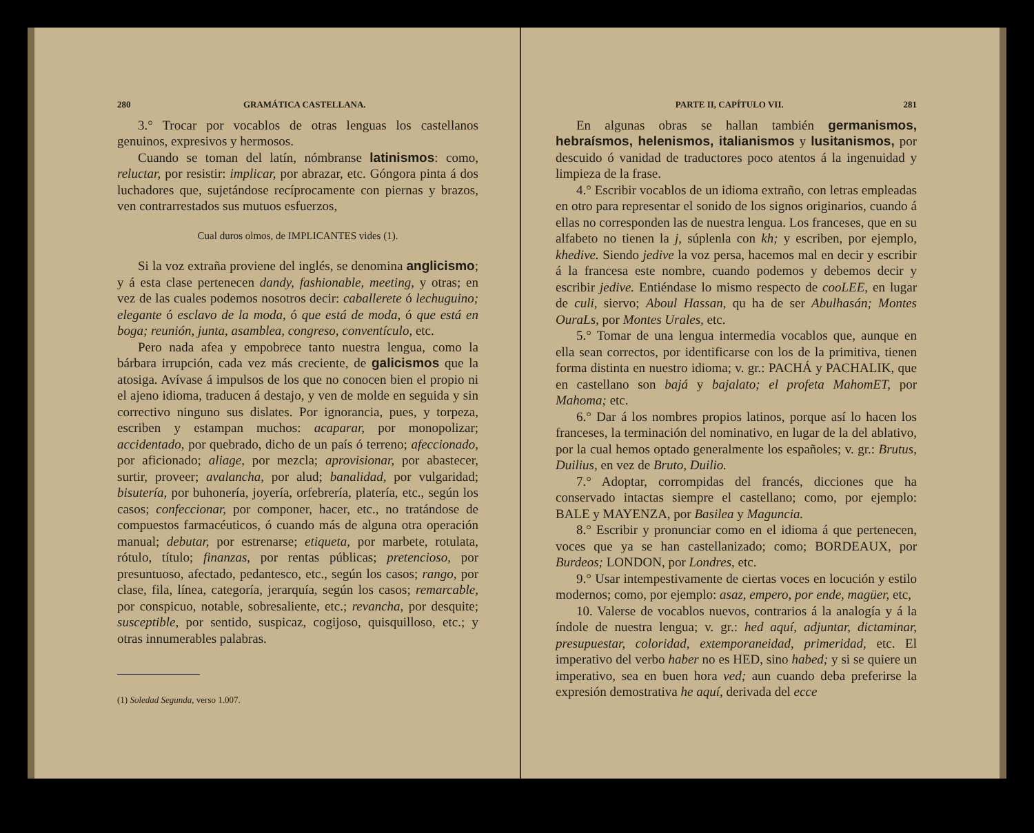280 GRAMÁTICA CASTELLANA.
3.° Trocar por vocablos de otras lenguas los castellanos genuinos, expresivos y hermosos.
Cuando se toman del latín, nómbranse latinismos: como, reluctar, por resistir: implicar, por abrazar, etc. Góngora pinta á dos luchadores que, sujetándose recíprocamente con piernas y brazos, ven contrarrestados sus mutuos esfuerzos,
Cual duros olmos, de IMPLICANTES vides (1).
Si la voz extraña proviene del inglés, se denomina anglicismo; y á esta clase pertenecen dandy, fashionable, meeting, y otras; en vez de las cuales podemos nosotros decir: caballerete ó lechuguino; elegante ó esclavo de la moda, ó que está de moda, ó que está en boga; reunión, junta, asamblea, congreso, conventículo, etc.
Pero nada afea y empobrece tanto nuestra lengua, como la bárbara irrupción, cada vez más creciente, de galicismos que la atosiga. Avívase á impulsos de los que no conocen bien el propio ni el ajeno idioma, traducen á destajo, y ven de molde en seguida y sin correctivo ninguno sus dislates. Por ignorancia, pues, y torpeza, escriben y estampan muchos: acaparar, por monopolizar; accidentado, por quebrado, dicho de un país ó terreno; afeccionado, por aficionado; aliage, por mezcla; aprovisionar, por abastecer, surtir, proveer; avalancha, por alud; banalidad, por vulgaridad; bisutería, por buhonería, joyería, orfebrería, platería, etc., según los casos; confeccionar, por componer, hacer, etc., no tratándose de compuestos farmacéuticos, ó cuando más de alguna otra operación manual; debutar, por estrenarse; etiqueta, por marbete, rotulata, rótulo, título; finanzas, por rentas públicas; pretencioso, por presuntuoso, afectado, pedantesco, etc., según los casos; rango, por clase, fila, línea, categoría, jerarquía, según los casos; remarcable, por conspicuo, notable, sobresaliente, etc.; revancha, por desquite; susceptible, por sentido, suspicaz, cogijoso, quisquilloso, etc.; y otras innumerables palabras.
(1) Soledad Segunda, verso 1.007.
PARTE II, CAPÍTULO VII. 281
En algunas obras se hallan también germanismos, hebraísmos, helenismos, italianismos y lusitanismos, por descuido ó vanidad de traductores poco atentos á la ingenuidad y limpieza de la frase.
4.° Escribir vocablos de un idioma extraño, con letras empleadas en otro para representar el sonido de los signos originarios, cuando á ellas no corresponden las de nuestra lengua. Los franceses, que en su alfabeto no tienen la j, súplenla con kh; y escriben, por ejemplo, khedive. Siendo jedive la voz persa, hacemos mal en decir y escribir á la francesa este nombre, cuando podemos y debemos decir y escribir jedive. Entiéndase lo mismo respecto de cooLEE, en lugar de culi, siervo; Aboul Hassan, qu ha de ser Abulhasán; Montes OuraLs, por Montes Urales, etc.
5.° Tomar de una lengua intermedia vocablos que, aunque en ella sean correctos, por identificarse con los de la primitiva, tienen forma distinta en nuestro idioma; v. gr.: PACHÁ y PACHALIK, que en castellano son bajá y bajalato; el profeta MahomET, por Mahoma; etc.
6.° Dar á los nombres propios latinos, porque así lo hacen los franceses, la terminación del nominativo, en lugar de la del ablativo, por la cual hemos optado generalmente los españoles; v. gr.: Brutus, Duilius, en vez de Bruto, Duilio.
7.° Adoptar, corrompidas del francés, dicciones que ha conservado intactas siempre el castellano; como, por ejemplo: BALE y MAYENZA, por Basilea y Maguncia.
8.° Escribir y pronunciar como en el idioma á que pertenecen, voces que ya se han castellanizado; como; BORDEAUX, por Burdeos; LONDON, por Londres, etc.
9.° Usar intempestivamente de ciertas voces en locución y estilo modernos; como, por ejemplo: asaz, empero, por ende, magüer, etc,
10. Valerse de vocablos nuevos, contrarios á la analogía y á la índole de nuestra lengua; v. gr.: hed aquí, adjuntar, dictaminar, presupuestar, coloridad, extemporaneidad, primeridad, etc. El imperativo del verbo haber no es HED, sino habed; y si se quiere un imperativo, sea en buen hora ved; aun cuando deba preferirse la expresión demostrativa he aquí, derivada del ecce